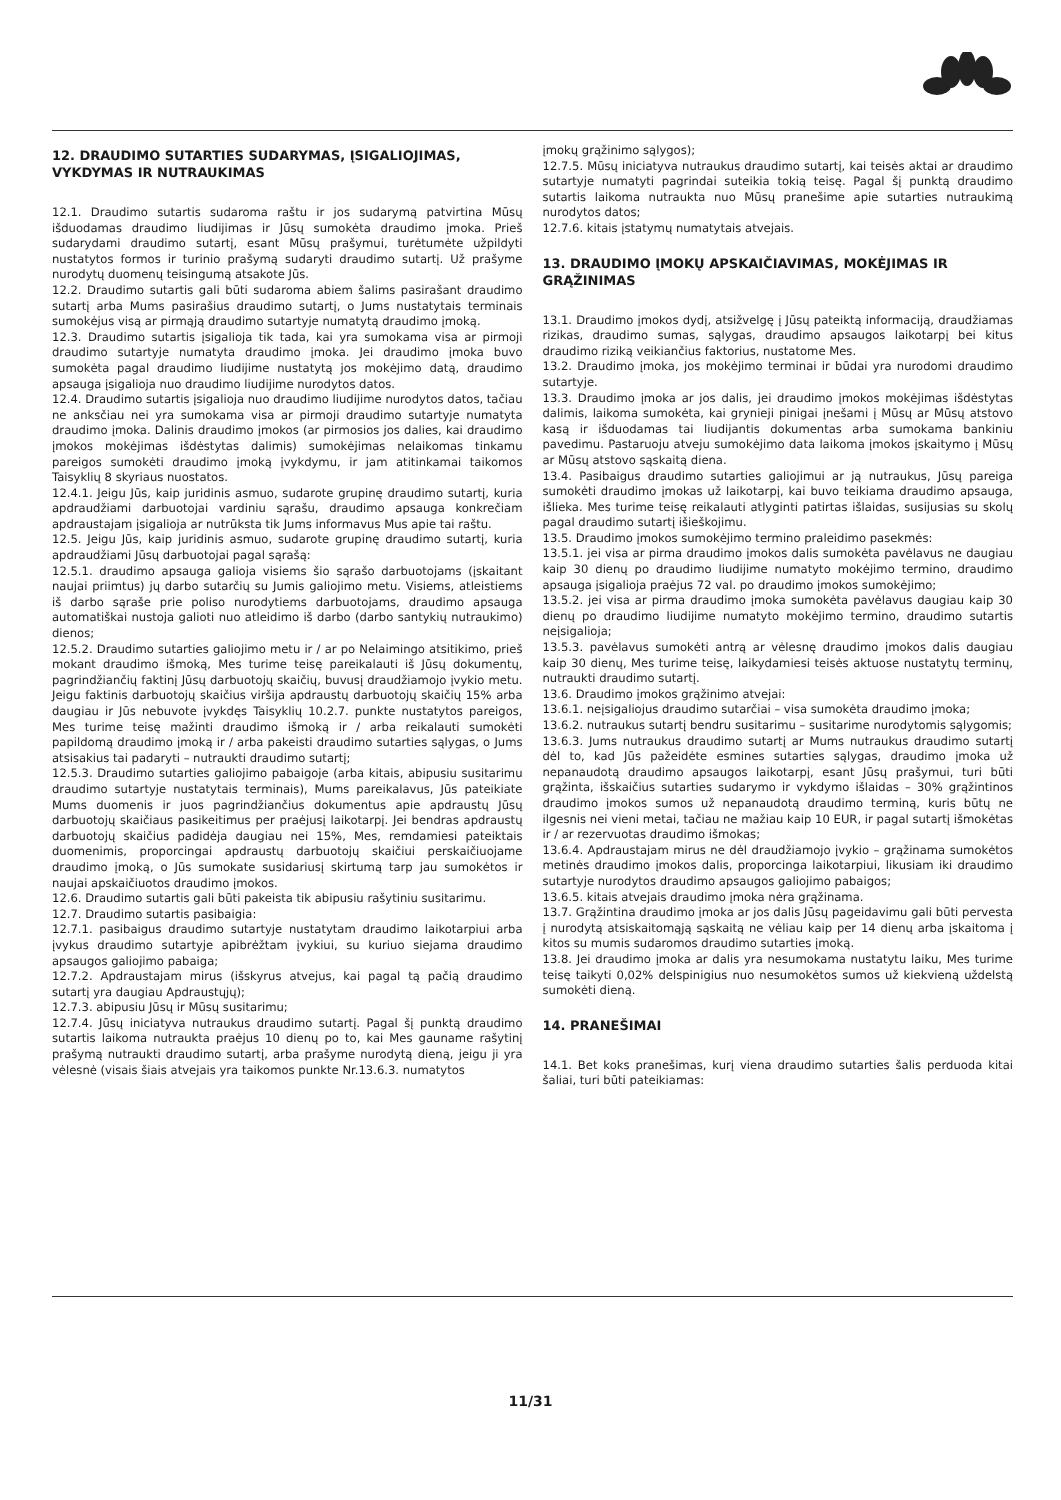12. DRAUDIMO SUTARTIES SUDARYMAS, ĮSIGALIOJIMAS, VYKDYMAS IR NUTRAUKIMAS
12.1. Draudimo sutartis sudaroma raštu ir jos sudarymą patvirtina Mūsų išduodamas draudimo liudijimas ir Jūsų sumokėta draudimo įmoka. Prieš sudarydami draudimo sutartį, esant Mūsų prašymui, turėtumėte užpildyti nustatytos formos ir turinio prašymą sudaryti draudimo sutartį. Už prašyme nurodytų duomenų teisingumą atsakote Jūs.
12.2. Draudimo sutartis gali būti sudaroma abiem šalims pasirašant draudimo sutartį arba Mums pasirašius draudimo sutartį, o Jums nustatytais terminais sumokėjus visą ar pirmąją draudimo sutartyje numatytą draudimo įmoką.
12.3. Draudimo sutartis įsigalioja tik tada, kai yra sumokama visa ar pirmoji draudimo sutartyje numatyta draudimo įmoka. Jei draudimo įmoka buvo sumokėta pagal draudimo liudijime nustatytą jos mokėjimo datą, draudimo apsauga įsigalioja nuo draudimo liudijime nurodytos datos.
12.4. Draudimo sutartis įsigalioja nuo draudimo liudijime nurodytos datos, tačiau ne anksčiau nei yra sumokama visa ar pirmoji draudimo sutartyje numatyta draudimo įmoka. Dalinis draudimo įmokos (ar pirmosios jos dalies, kai draudimo įmokos mokėjimas išdėstytas dalimis) sumokėjimas nelaikomas tinkamu pareigos sumokėti draudimo įmoką įvykdymu, ir jam atitinkamai taikomos Taisyklių 8 skyriaus nuostatos.
12.4.1. Jeigu Jūs, kaip juridinis asmuo, sudarote grupinę draudimo sutartį, kuria apdraudžiami darbuotojai vardiniu sąrašu, draudimo apsauga konkrečiam apdraustajam įsigalioja ar nutrūksta tik Jums informavus Mus apie tai raštu.
12.5. Jeigu Jūs, kaip juridinis asmuo, sudarote grupinę draudimo sutartį, kuria apdraudžiami Jūsų darbuotojai pagal sąrašą:
12.5.1. draudimo apsauga galioja visiems šio sąrašo darbuotojams (įskaitant naujai priimtus) jų darbo sutarčių su Jumis galiojimo metu. Visiems, atleistiems iš darbo sąraše prie poliso nurodytiems darbuotojams, draudimo apsauga automatiškai nustoja galioti nuo atleidimo iš darbo (darbo santykių nutraukimo) dienos;
12.5.2. Draudimo sutarties galiojimo metu ir / ar po Nelaimingo atsitikimo, prieš mokant draudimo išmoką, Mes turime teisę pareikalauti iš Jūsų dokumentų, pagrindžiančių faktinį Jūsų darbuotojų skaičių, buvusį draudžiamojo įvykio metu. Jeigu faktinis darbuotojų skaičius viršija apdraustų darbuotojų skaičių 15% arba daugiau ir Jūs nebuvote įvykdęs Taisyklių 10.2.7. punkte nustatytos pareigos, Mes turime teisę mažinti draudimo išmoką ir / arba reikalauti sumokėti papildomą draudimo įmoką ir / arba pakeisti draudimo sutarties sąlygas, o Jums atsisakius tai padaryti – nutraukti draudimo sutartį;
12.5.3. Draudimo sutarties galiojimo pabaigoje (arba kitais, abipusiu susitarimu draudimo sutartyje nustatytais terminais), Mums pareikalavus, Jūs pateikiate Mums duomenis ir juos pagrindžiančius dokumentus apie apdraustų Jūsų darbuotojų skaičiaus pasikeitimus per praėjusį laikotarpį. Jei bendras apdraustų darbuotojų skaičius padidėja daugiau nei 15%, Mes, remdamiesi pateiktais duomenimis, proporcingai apdraustų darbuotojų skaičiui perskaičiuojame draudimo įmoką, o Jūs sumokate susidariusį skirtumą tarp jau sumokėtos ir naujai apskaičiuotos draudimo įmokos.
12.6. Draudimo sutartis gali būti pakeista tik abipusiu rašytiniu susitarimu.
12.7. Draudimo sutartis pasibaigia:
12.7.1. pasibaigus draudimo sutartyje nustatytam draudimo laikotarpiui arba įvykus draudimo sutartyje apibrėžtam įvykiui, su kuriuo siejama draudimo apsaugos galiojimo pabaiga;
12.7.2. Apdraustajam mirus (išskyrus atvejus, kai pagal tą pačią draudimo sutartį yra daugiau Apdraustųjų);
12.7.3. abipusiu Jūsų ir Mūsų susitarimu;
12.7.4. Jūsų iniciatyva nutraukus draudimo sutartį. Pagal šį punktą draudimo sutartis laikoma nutraukta praėjus 10 dienų po to, kai Mes gauname rašytinį prašymą nutraukti draudimo sutartį, arba prašyme nurodytą dieną, jeigu ji yra vėlesnė (visais šiais atvejais yra taikomos punkte Nr.13.6.3. numatytos
įmokų grąžinimo sąlygos);
12.7.5. Mūsų iniciatyva nutraukus draudimo sutartį, kai teisės aktai ar draudimo sutartyje numatyti pagrindai suteikia tokią teisę. Pagal šį punktą draudimo sutartis laikoma nutraukta nuo Mūsų pranešime apie sutarties nutraukimą nurodytos datos;
12.7.6. kitais įstatymų numatytais atvejais.
13. DRAUDIMO ĮMOKŲ APSKAIČIAVIMAS, MOKĖJIMAS IR GRĄŽINIMAS
13.1. Draudimo įmokos dydį, atsižvelgę į Jūsų pateiktą informaciją, draudžiamas rizikas, draudimo sumas, sąlygas, draudimo apsaugos laikotarpį bei kitus draudimo riziką veikiančius faktorius, nustatome Mes.
13.2. Draudimo įmoka, jos mokėjimo terminai ir būdai yra nurodomi draudimo sutartyje.
13.3. Draudimo įmoka ar jos dalis, jei draudimo įmokos mokėjimas išdėstytas dalimis, laikoma sumokėta, kai grynieji pinigai įnešami į Mūsų ar Mūsų atstovo kasą ir išduodamas tai liudijantis dokumentas arba sumokama bankiniu pavedimu. Pastaruoju atveju sumokėjimo data laikoma įmokos įskaitymo į Mūsų ar Mūsų atstovo sąskaitą diena.
13.4. Pasibaigus draudimo sutarties galiojimui ar ją nutraukus, Jūsų pareiga sumokėti draudimo įmokas už laikotarpį, kai buvo teikiama draudimo apsauga, išlieka. Mes turime teisę reikalauti atlyginti patirtas išlaidas, susijusias su skolų pagal draudimo sutartį išieškojimu.
13.5. Draudimo įmokos sumokėjimo termino praleidimo pasekmės:
13.5.1. jei visa ar pirma draudimo įmokos dalis sumokėta pavėlavus ne daugiau kaip 30 dienų po draudimo liudijime numatyto mokėjimo termino, draudimo apsauga įsigalioja praėjus 72 val. po draudimo įmokos sumokėjimo;
13.5.2. jei visa ar pirma draudimo įmoka sumokėta pavėlavus daugiau kaip 30 dienų po draudimo liudijime numatyto mokėjimo termino, draudimo sutartis neįsigalioja;
13.5.3. pavėlavus sumokėti antrą ar vėlesnę draudimo įmokos dalis daugiau kaip 30 dienų, Mes turime teisę, laikydamiesi teisės aktuose nustatytų terminų, nutraukti draudimo sutartį.
13.6. Draudimo įmokos grąžinimo atvejai:
13.6.1. neįsigaliojus draudimo sutarčiai – visa sumokėta draudimo įmoka;
13.6.2. nutraukus sutartį bendru susitarimu – susitarime nurodytomis sąlygomis;
13.6.3. Jums nutraukus draudimo sutartį ar Mums nutraukus draudimo sutartį dėl to, kad Jūs pažeidėte esmines sutarties sąlygas, draudimo įmoka už nepanaudotą draudimo apsaugos laikotarpį, esant Jūsų prašymui, turi būti grąžinta, išskaičius sutarties sudarymo ir vykdymo išlaidas – 30% grąžintinos draudimo įmokos sumos už nepanaudotą draudimo terminą, kuris būtų ne ilgesnis nei vieni metai, tačiau ne mažiau kaip 10 EUR, ir pagal sutartį išmokėtas ir / ar rezervuotas draudimo išmokas;
13.6.4. Apdraustajam mirus ne dėl draudžiamojo įvykio – grąžinama sumokėtos metinės draudimo įmokos dalis, proporcinga laikotarpiui, likusiam iki draudimo sutartyje nurodytos draudimo apsaugos galiojimo pabaigos;
13.6.5. kitais atvejais draudimo įmoka nėra grąžinama.
13.7. Grąžintina draudimo įmoka ar jos dalis Jūsų pageidavimu gali būti pervesta į nurodytą atsiskaitomąją sąskaitą ne vėliau kaip per 14 dienų arba įskaitoma į kitos su mumis sudaromos draudimo sutarties įmoką.
13.8. Jei draudimo įmoka ar dalis yra nesumokama nustatytu laiku, Mes turime teisę taikyti 0,02% delspinigius nuo nesumokėtos sumos už kiekvieną uždelstą sumokėti dieną.
14. PRANEŠIMAI
14.1. Bet koks pranešimas, kurį viena draudimo sutarties šalis perduoda kitai šaliai, turi būti pateikiamas:
11/31